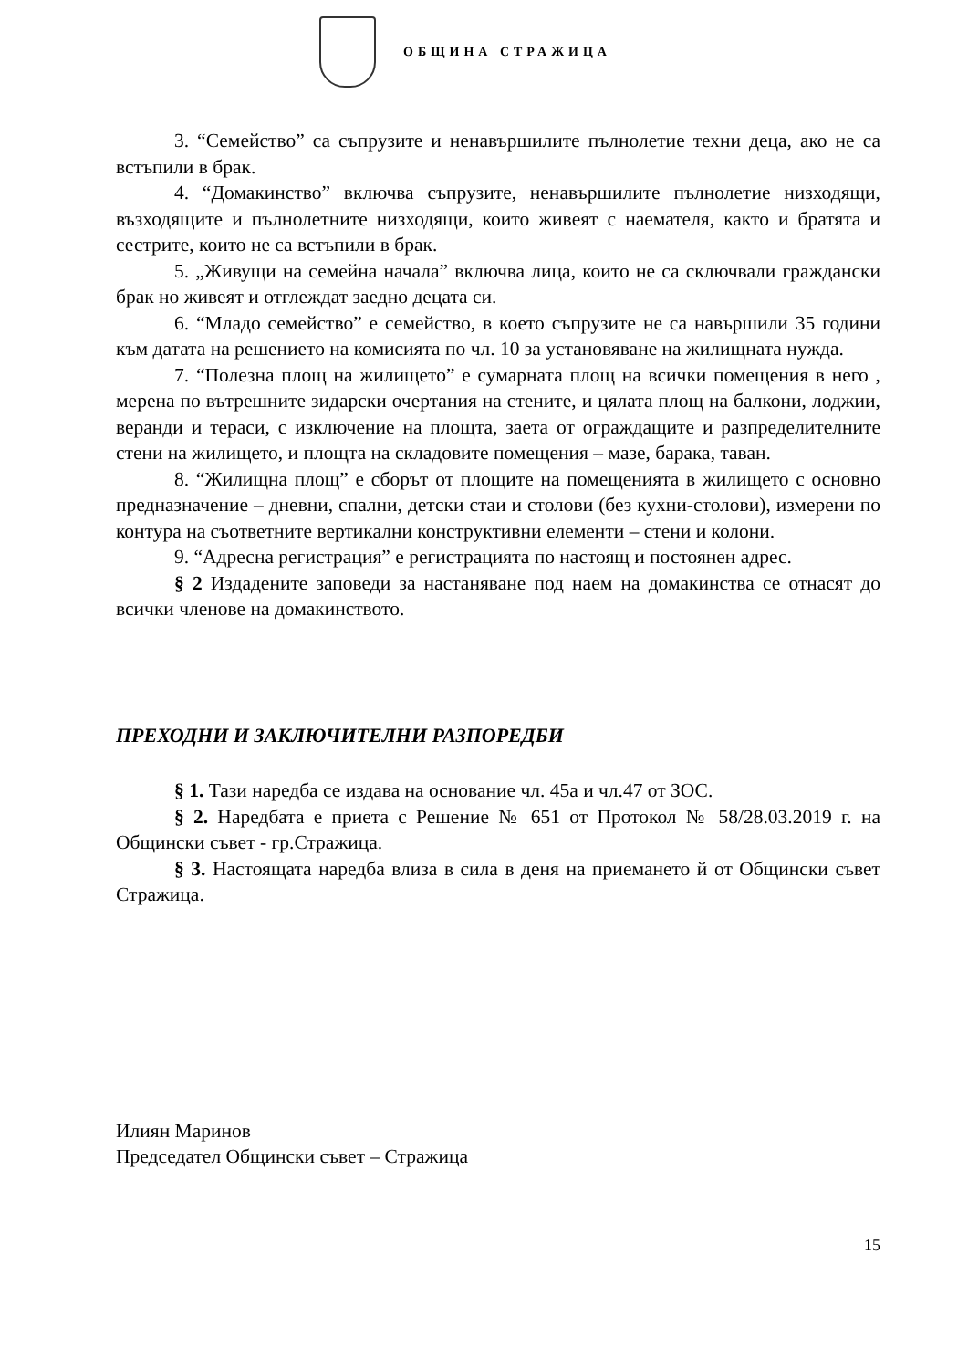ОБЩИНА СТРАЖИЦА
3. “Семейство” са съпрузите и ненавършилите пълнолетие техни деца, ако не са встъпили в брак.
4. “Домакинство” включва съпрузите, ненавършилите пълнолетие низходящи, възходящите и пълнолетните низходящи, които живеят с наемателя, както и братята и сестрите, които не са встъпили в брак.
5. „Живущи на семейна начала” включва лица, които не са сключвали граждански брак но живеят и отглеждат заедно децата си.
6. “Младо семейство” е семейство, в което съпрузите не са навършили 35 години към датата на решението на комисията по чл. 10 за установяване на жилищната нужда.
7. “Полезна площ на жилището” е сумарната площ на всички помещения в него , мерена по вътрешните зидарски очертания на стените, и цялата площ на балкони, лоджии, веранди и тераси, с изключение на площта, заета от ограждащите и разпределителните стени на жилището, и площта на складовите помещения – мазе, барака, таван.
8. “Жилищна площ” е сборът от площите на помещенията в жилището с основно предназначение – дневни, спални, детски стаи и столови (без кухни-столови), измерени по контура на съответните вертикални конструктивни елементи – стени и колони.
9. “Адресна регистрация” е регистрацията по настоящ и постоянен адрес.
§ 2 Издадените заповеди за настаняване под наем на домакинства се отнасят до всички членове на домакинството.
ПРЕХОДНИ И ЗАКЛЮЧИТЕЛНИ РАЗПОРЕДБИ
§ 1. Тази наредба се издава на основание чл. 45а и чл.47 от ЗОС.
§ 2. Наредбата е приета с Решение № 651 от Протокол № 58/28.03.2019 г. на Общински съвет - гр.Стражица.
§ 3. Настоящата наредба влиза в сила в деня на приемането й от Общински съвет Стражица.
Илиян Маринов
Председател Общински съвет – Стражица
15